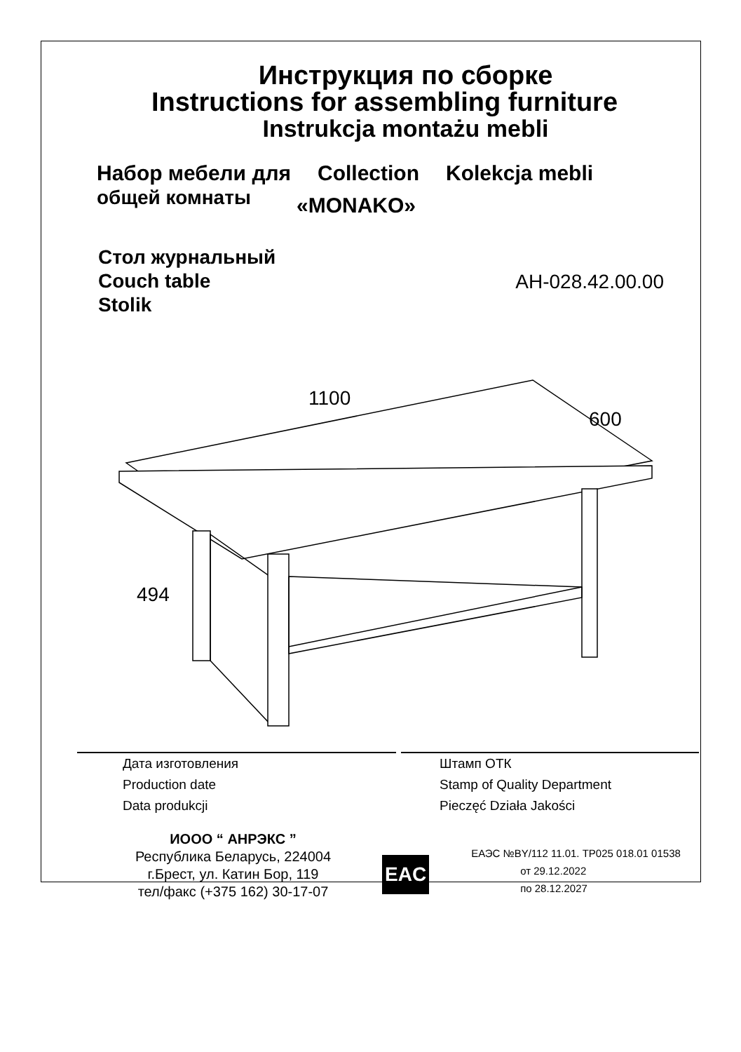Инструкция по сборке
Instructions for assembling furniture
Instrukcja montażu mebli
Набор мебели для
общей комнаты
Collection
«MONAKO»
Kolekcja mebli
Стол журнальный
Couch table
Stolik
АН-028.42.00.00
1100
600
494
Дата изготовления
Production date
Data produkcji
Штамп ОТК
Stamp of Quality Department
Pieczęć Działa Jakości
ИООО “ АНРЭКС ”
Республика Беларусь, 224004
г.Брест, ул. Катин Бор, 119
тел/факс (+375 162) 30-17-07
EAC
ЕАЭС №BY/112 11.01. ТР025 018.01 01538
от 29.12.2022
по 28.12.2027